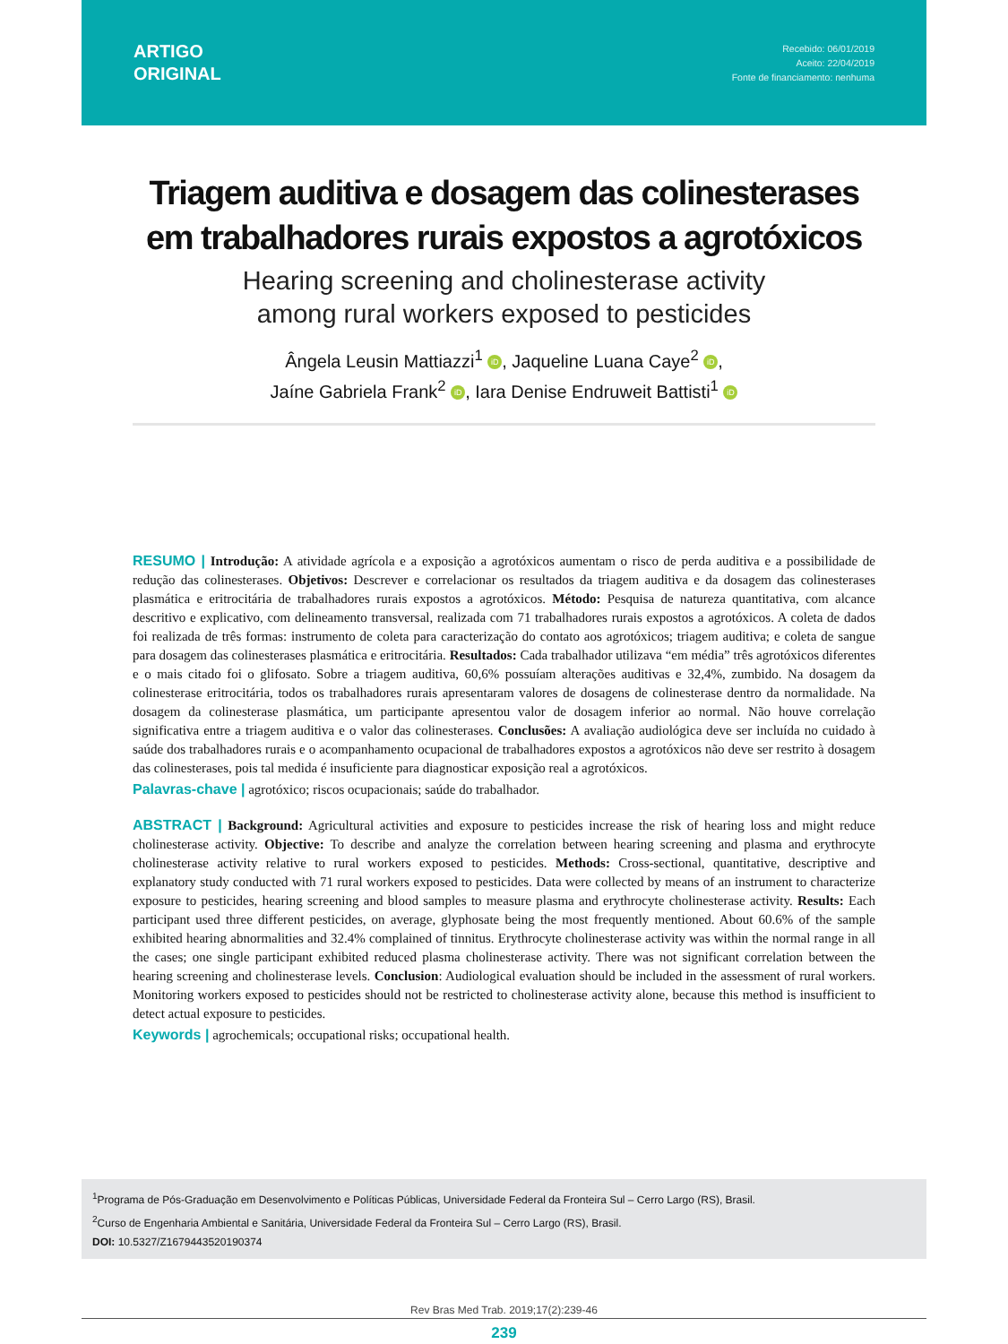ARTIGO
ORIGINAL
Recebido: 06/01/2019
Aceito: 22/04/2019
Fonte de financiamento: nenhuma
Triagem auditiva e dosagem das colinesterases
em trabalhadores rurais expostos a agrotóxicos
Hearing screening and cholinesterase activity
among rural workers exposed to pesticides
Ângela Leusin Mattiazzi<sup>1</sup> iD, Jaqueline Luana Caye<sup>2</sup> iD,
Jaíne Gabriela Frank<sup>2</sup> iD, Iara Denise Endruweit Battisti<sup>1</sup> iD
RESUMO | Introdução: A atividade agrícola e a exposição a agrotóxicos aumentam o risco de perda auditiva e a possibilidade de redução das colinesterases. Objetivos: Descrever e correlacionar os resultados da triagem auditiva e da dosagem das colinesterases plasmática e eritrocitária de trabalhadores rurais expostos a agrotóxicos. Método: Pesquisa de natureza quantitativa, com alcance descritivo e explicativo, com delineamento transversal, realizada com 71 trabalhadores rurais expostos a agrotóxicos. A coleta de dados foi realizada de três formas: instrumento de coleta para caracterização do contato aos agrotóxicos; triagem auditiva; e coleta de sangue para dosagem das colinesterases plasmática e eritrocitária. Resultados: Cada trabalhador utilizava “em média” três agrotóxicos diferentes e o mais citado foi o glifosato. Sobre a triagem auditiva, 60,6% possuíam alterações auditivas e 32,4%, zumbido. Na dosagem da colinesterase eritrocitária, todos os trabalhadores rurais apresentaram valores de dosagens de colinesterase dentro da normalidade. Na dosagem da colinesterase plasmática, um participante apresentou valor de dosagem inferior ao normal. Não houve correlação significativa entre a triagem auditiva e o valor das colinesterases. Conclusões: A avaliação audiológica deve ser incluída no cuidado à saúde dos trabalhadores rurais e o acompanhamento ocupacional de trabalhadores expostos a agrotóxicos não deve ser restrito à dosagem das colinesterases, pois tal medida é insuficiente para diagnosticar exposição real a agrotóxicos.
Palavras-chave | agrotóxico; riscos ocupacionais; saúde do trabalhador.
ABSTRACT | Background: Agricultural activities and exposure to pesticides increase the risk of hearing loss and might reduce cholinesterase activity. Objective: To describe and analyze the correlation between hearing screening and plasma and erythrocyte cholinesterase activity relative to rural workers exposed to pesticides. Methods: Cross-sectional, quantitative, descriptive and explanatory study conducted with 71 rural workers exposed to pesticides. Data were collected by means of an instrument to characterize exposure to pesticides, hearing screening and blood samples to measure plasma and erythrocyte cholinesterase activity. Results: Each participant used three different pesticides, on average, glyphosate being the most frequently mentioned. About 60.6% of the sample exhibited hearing abnormalities and 32.4% complained of tinnitus. Erythrocyte cholinesterase activity was within the normal range in all the cases; one single participant exhibited reduced plasma cholinesterase activity. There was not significant correlation between the hearing screening and cholinesterase levels. Conclusion: Audiological evaluation should be included in the assessment of rural workers. Monitoring workers exposed to pesticides should not be restricted to cholinesterase activity alone, because this method is insufficient to detect actual exposure to pesticides.
Keywords | agrochemicals; occupational risks; occupational health.
<sup>1</sup> Programa de Pós-Graduação em Desenvolvimento e Políticas Públicas, Universidade Federal da Fronteira Sul – Cerro Largo (RS), Brasil.
<sup>2</sup> Curso de Engenharia Ambiental e Sanitária, Universidade Federal da Fronteira Sul – Cerro Largo (RS), Brasil.
DOI: 10.5327/Z1679443520190374
Rev Bras Med Trab. 2019;17(2):239-46
239